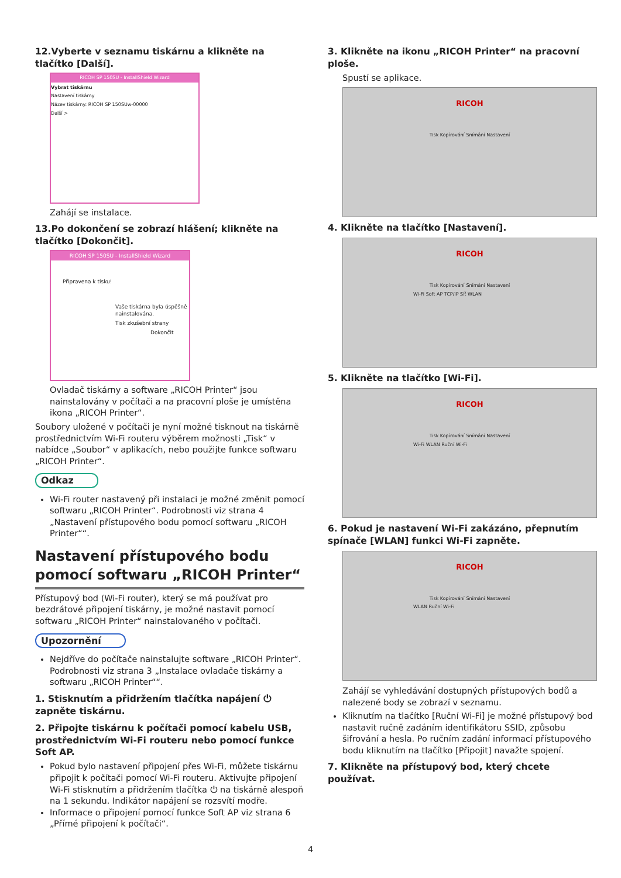12.Vyberte v seznamu tiskárnu a klikněte na tlačítko [Další].
RICOH SP 150SU - InstallShield Wizard
Vybrat tiskárnu
Nastavení tiskárny
Název tiskárny: RICOH SP 150SUw-00000
Další >
Zahájí se instalace.
13.Po dokončení se zobrazí hlášení; klikněte na tlačítko [Dokončit].
RICOH SP 150SU - InstallShield Wizard
Připravena k tisku!
Vaše tiskárna byla úspěšně nainstalována.
Tisk zkušební strany
Dokončit
Ovladač tiskárny a software „RICOH Printer“ jsou nainstalovány v počítači a na pracovní ploše je umístěna ikona „RICOH Printer“.
Soubory uložené v počítači je nyní možné tisknout na tiskárně prostřednictvím Wi-Fi routeru výběrem možnosti „Tisk“ v nabídce „Soubor“ v aplikacích, nebo použijte funkce softwaru „RICOH Printer“.
Odkaz
Wi-Fi router nastavený při instalaci je možné změnit pomocí softwaru „RICOH Printer“. Podrobnosti viz strana 4 „Nastavení přístupového bodu pomocí softwaru „RICOH Printer““.
Nastavení přístupového bodu pomocí softwaru „RICOH Printer“
Přístupový bod (Wi-Fi router), který se má používat pro bezdrátové připojení tiskárny, je možné nastavit pomocí softwaru „RICOH Printer“ nainstalovaného v počítači.
Upozornění
Nejdříve do počítače nainstalujte software „RICOH Printer“. Podrobnosti viz strana 3 „Instalace ovladače tiskárny a softwaru „RICOH Printer““.
1. Stisknutím a přidržením tlačítka napájení ⏻ zapněte tiskárnu.
2. Připojte tiskárnu k počítači pomocí kabelu USB, prostřednictvím Wi-Fi routeru nebo pomocí funkce Soft AP.
Pokud bylo nastavení připojení přes Wi-Fi, můžete tiskárnu připojit k počítači pomocí Wi-Fi routeru. Aktivujte připojení Wi-Fi stisknutím a přidržením tlačítka ⏻ na tiskárně alespoň na 1 sekundu. Indikátor napájení se rozsvítí modře.
Informace o připojení pomocí funkce Soft AP viz strana 6 „Přímé připojení k počítači“.
3. Klikněte na ikonu „RICOH Printer“ na pracovní ploše.
Spustí se aplikace.
RICOH
Tisk Kopírování Snímání Nastavení
4. Klikněte na tlačítko [Nastavení].
RICOH
Tisk Kopírování Snímání Nastavení
Wi-Fi Soft AP TCP/IP Síť WLAN
5. Klikněte na tlačítko [Wi-Fi].
RICOH
Tisk Kopírování Snímání Nastavení
Wi-Fi WLAN Ruční Wi-Fi
6. Pokud je nastavení Wi-Fi zakázáno, přepnutím spínače [WLAN] funkci Wi-Fi zapněte.
RICOH
Tisk Kopírování Snímání Nastavení
WLAN Ruční Wi-Fi
Zahájí se vyhledávání dostupných přístupových bodů a nalezené body se zobrazí v seznamu.
Kliknutím na tlačítko [Ruční Wi-Fi] je možné přístupový bod nastavit ručně zadáním identifikátoru SSID, způsobu šifrování a hesla. Po ručním zadání informací přístupového bodu kliknutím na tlačítko [Připojit] navažte spojení.
7. Klikněte na přístupový bod, který chcete používat.
4